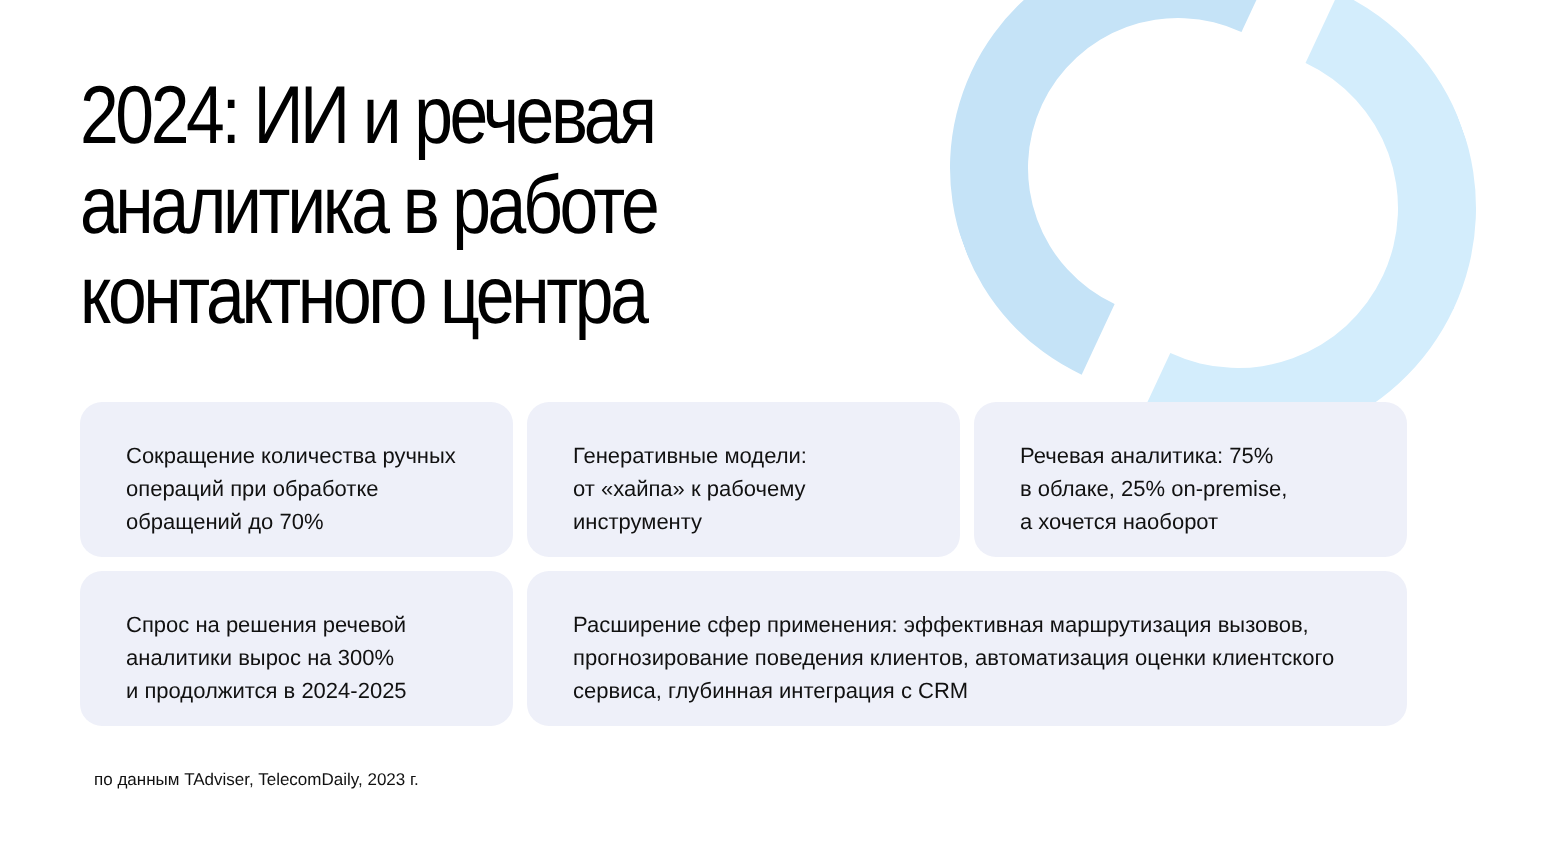2024: ИИ и речевая
аналитика в работе
контактного центра
Сокращение количества ручных операций при обработке обращений до 70%
Генеративные модели:
от «хайпа» к рабочему инструменту
Речевая аналитика: 75%
в облаке, 25% on-premise,
а хочется наоборот
Спрос на решения речевой аналитики вырос на 300%
и продолжится в 2024-2025
Расширение сфер применения: эффективная маршрутизация вызовов, прогнозирование поведения клиентов, автоматизация оценки клиентского сервиса, глубинная интеграция с CRM
по данным TAdviser, TelecomDaily, 2023 г.